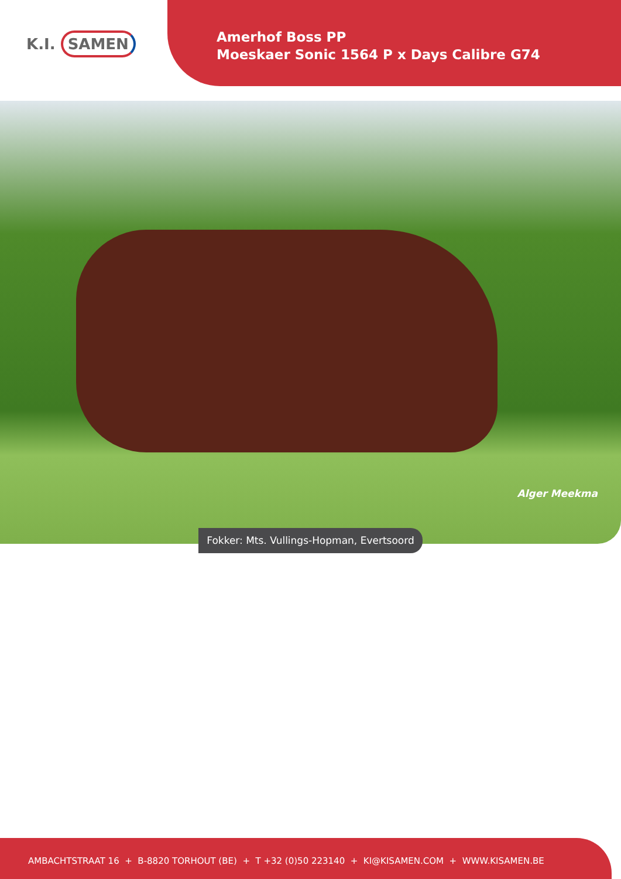K.I. SAMEN
Amerhof Boss PP
Moeskaer Sonic 1564 P x Days Calibre G74
Alger Meekma
Fokker: Mts. Vullings-Hopman, Evertsoord
AMBACHTSTRAAT 16 + B-8820 TORHOUT (BE) + T +32 (0)50 223140 + KI@KISAMEN.COM + WWW.KISAMEN.BE